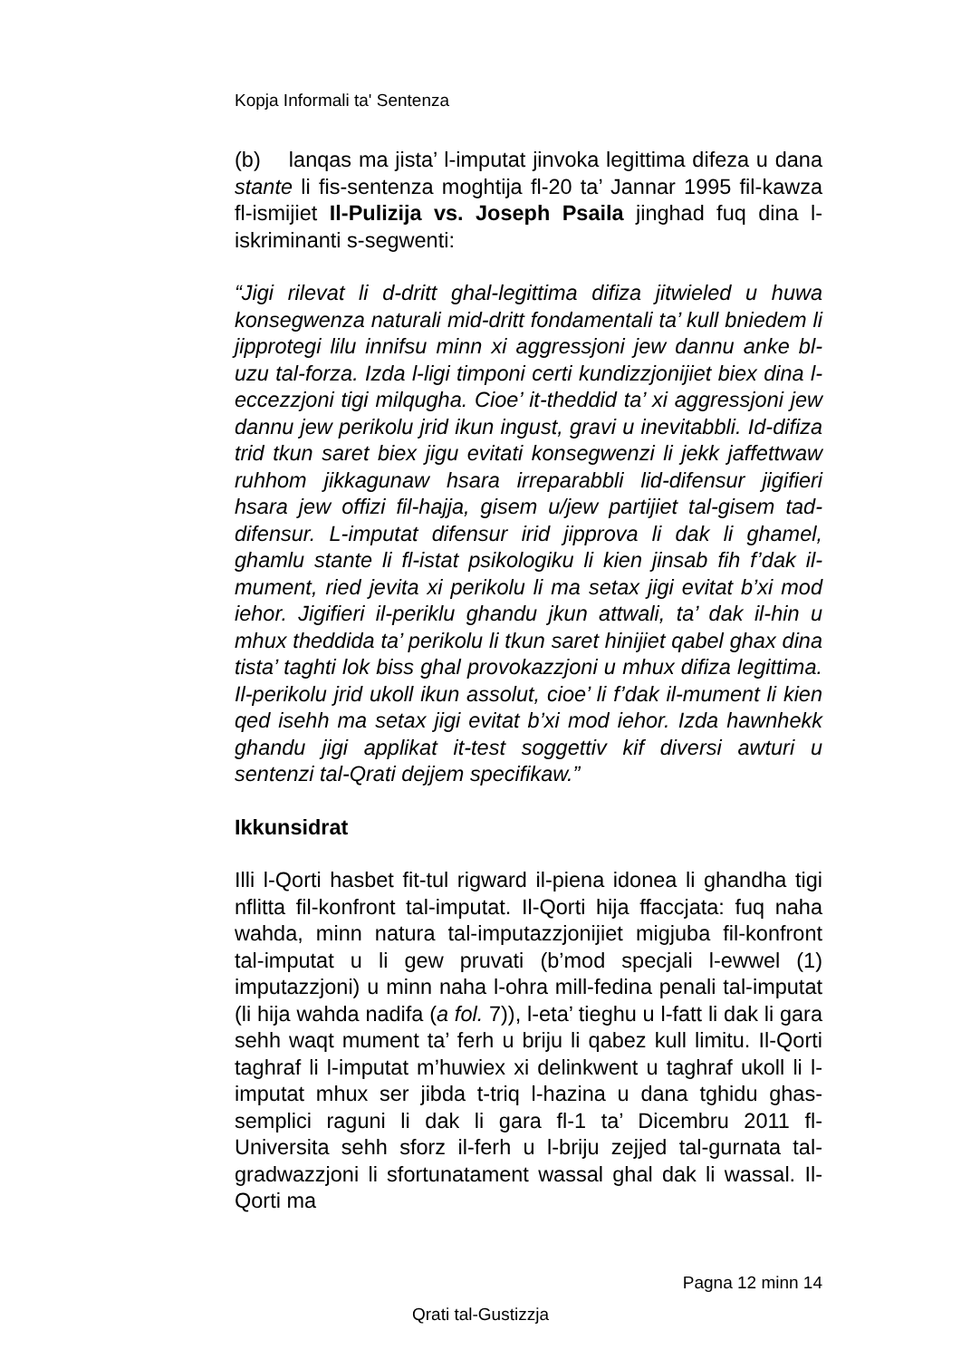Kopja Informali ta' Sentenza
(b) lanqas ma jista’ l-imputat jinvoka legittima difeza u dana stante li fis-sentenza moghtija fl-20 ta’ Jannar 1995 fil-kawza fl-ismijiet Il-Pulizija vs. Joseph Psaila jinghad fuq dina l-iskriminanti s-segwenti:
“Jigi rilevat li d-dritt ghal-legittima difiza jitwieled u huwa konsegwenza naturali mid-dritt fondamentali ta’ kull bniedem li jipprotegi lilu innifsu minn xi aggressjoni jew dannu anke bl-uzu tal-forza. Izda l-ligi timponi certi kundizzjonijiet biex dina l-eccezzjoni tigi milqugha. Cioe’ it-theddid ta’ xi aggressjoni jew dannu jew perikolu jrid ikun ingust, gravi u inevitabbli. Id-difiza trid tkun saret biex jigu evitati konsegwenzi li jekk jaffettwaw ruhhom jikkagunaw hsara irreparabbli lid-difensur jigifieri hsara jew offizi fil-hajja, gisem u/jew partijiet tal-gisem tad-difensur. L-imputat difensur irid jipprova li dak li ghamel, ghamlu stante li fl-istat psikologiku li kien jinsab fih f’dak il-mument, ried jevita xi perikolu li ma setax jigi evitat b’xi mod iehor. Jigifieri il-periklu ghandu jkun attwali, ta’ dak il-hin u mhux theddida ta’ perikolu li tkun saret hinijiet qabel ghax dina tista’ taghti lok biss ghal provokazzjoni u mhux difiza legittima. Il-perikolu jrid ukoll ikun assolut, cioe’ li f’dak il-mument li kien qed isehh ma setax jigi evitat b’xi mod iehor. Izda hawnhekk ghandu jigi applikat it-test soggettiv kif diversi awturi u sentenzi tal-Qrati dejjem specifikaw.”
Ikkunsidrat
Illi l-Qorti hasbet fit-tul rigward il-piena idonea li ghandha tigi nflitta fil-konfront tal-imputat. Il-Qorti hija ffaccjata: fuq naha wahda, minn natura tal-imputazzjonijiet migjuba fil-konfront tal-imputat u li gew pruvati (b’mod specjali l-ewwel (1) imputazzjoni) u minn naha l-ohra mill-fedina penali tal-imputat (li hija wahda nadifa (a fol. 7)), l-eta’ tieghu u l-fatt li dak li gara sehh waqt mument ta’ ferh u briju li qabez kull limitu. Il-Qorti taghraf li l-imputat m’huwiex xi delinkwent u taghraf ukoll li l-imputat mhux ser jibda t-triq l-hazina u dana tghidu ghas-semplici raguni li dak li gara fl-1 ta’ Dicembru 2011 fl-Universita sehh sforz il-ferh u l-briju zejjed tal-gurnata tal-gradwazzjoni li sfortunatament wassal ghal dak li wassal. Il-Qorti ma
Pagna 12 minn 14
Qrati tal-Gustizzja